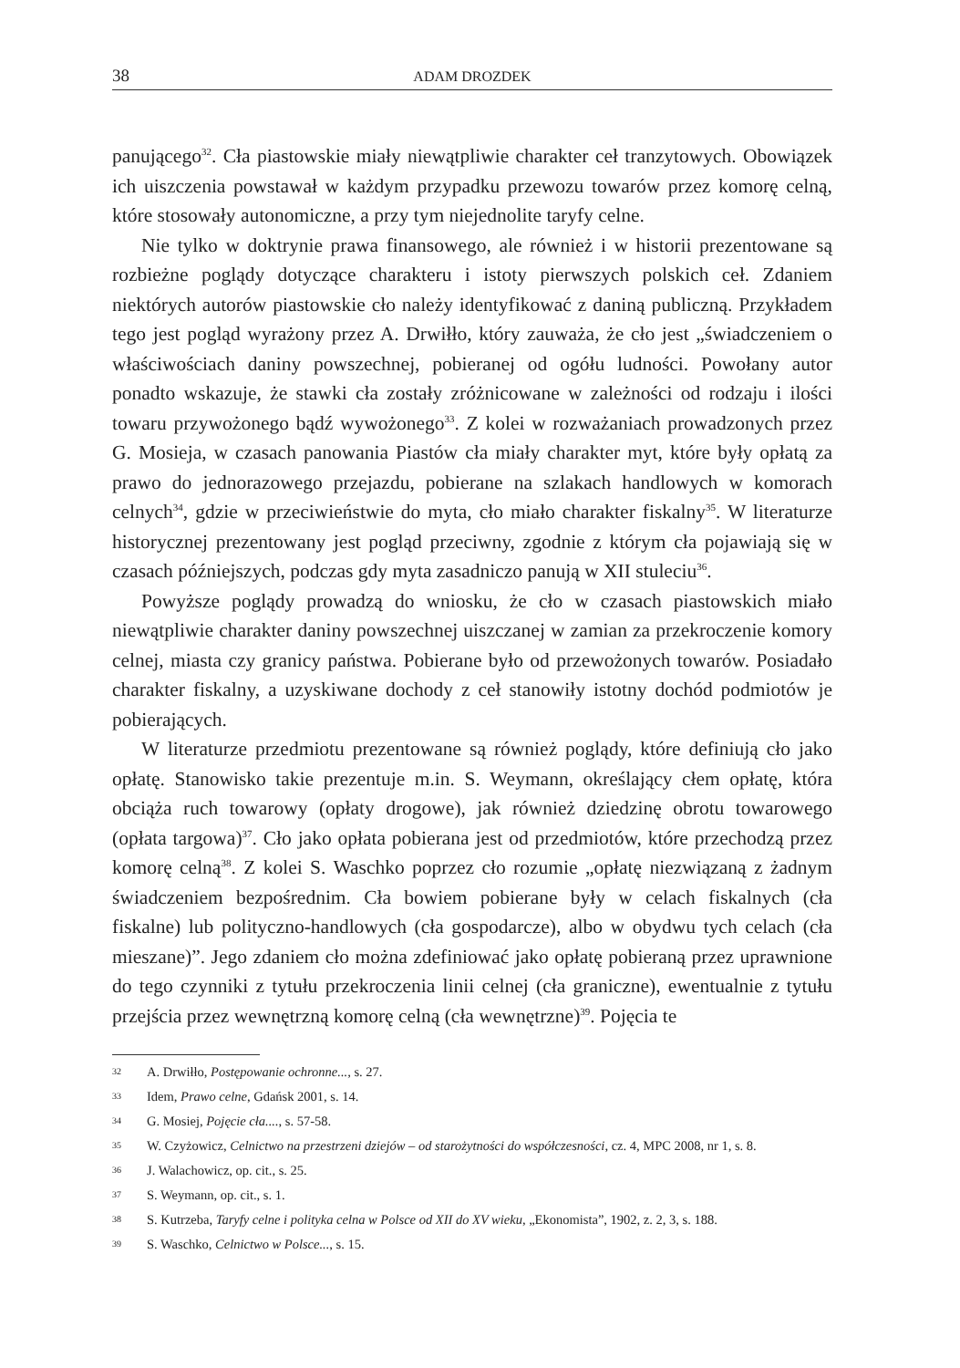38 ADAM DROZDEK
panującego<sup>32</sup>. Cła piastowskie miały niewątpliwie charakter ceł tranzytowych. Obowiązek ich uiszczenia powstawał w każdym przypadku przewozu towarów przez komorę celną, które stosowały autonomiczne, a przy tym niejednolite taryfy celne.
Nie tylko w doktrynie prawa finansowego, ale również i w historii prezentowane są rozbieżne poglądy dotyczące charakteru i istoty pierwszych polskich ceł. Zdaniem niektórych autorów piastowskie cło należy identyfikować z daniną publiczną. Przykładem tego jest pogląd wyrażony przez A. Drwiłło, który zauważa, że cło jest „świadczeniem o właściwościach daniny powszechnej, pobieranej od ogółu ludności. Powołany autor ponadto wskazuje, że stawki cła zostały zróżnicowane w zależności od rodzaju i ilości towaru przywożonego bądź wywożonego<sup>33</sup>. Z kolei w rozważaniach prowadzonych przez G. Mosieja, w czasach panowania Piastów cła miały charakter myt, które były opłatą za prawo do jednorazowego przejazdu, pobierane na szlakach handlowych w komorach celnych<sup>34</sup>, gdzie w przeciwieństwie do myta, cło miało charakter fiskalny<sup>35</sup>. W literaturze historycznej prezentowany jest pogląd przeciwny, zgodnie z którym cła pojawiają się w czasach późniejszych, podczas gdy myta zasadniczo panują w XII stuleciu<sup>36</sup>.
Powyższe poglądy prowadzą do wniosku, że cło w czasach piastowskich miało niewątpliwie charakter daniny powszechnej uiszczanej w zamian za przekroczenie komory celnej, miasta czy granicy państwa. Pobierane było od przewożonych towarów. Posiadało charakter fiskalny, a uzyskiwane dochody z ceł stanowiły istotny dochód podmiotów je pobierających.
W literaturze przedmiotu prezentowane są również poglądy, które definiują cło jako opłatę. Stanowisko takie prezentuje m.in. S. Weymann, określający cłem opłatę, która obciąża ruch towarowy (opłaty drogowe), jak również dziedzinę obrotu towarowego (opłata targowa)<sup>37</sup>. Cło jako opłata pobierana jest od przedmiotów, które przechodzą przez komorę celną<sup>38</sup>. Z kolei S. Waschko poprzez cło rozumie „opłatę niezwiązaną z żadnym świadczeniem bezpośrednim. Cła bowiem pobierane były w celach fiskalnych (cła fiskalne) lub polityczno-handlowych (cła gospodarcze), albo w obydwu tych celach (cła mieszane)”. Jego zdaniem cło można zdefiniować jako opłatę pobieraną przez uprawnione do tego czynniki z tytułu przekroczenia linii celnej (cła graniczne), ewentualnie z tytułu przejścia przez wewnętrzną komorę celną (cła wewnętrzne)<sup>39</sup>. Pojęcia te
32 A. Drwiłło, Postępowanie ochronne..., s. 27.
33 Idem, Prawo celne, Gdańsk 2001, s. 14.
34 G. Mosiej, Pojęcie cła...., s. 57-58.
35 W. Czyżowicz, Celnictwo na przestrzeni dziejów – od starożytności do współczesności, cz. 4, MPC 2008, nr 1, s. 8.
36 J. Walachowicz, op. cit., s. 25.
37 S. Weymann, op. cit., s. 1.
38 S. Kutrzeba, Taryfy celne i polityka celna w Polsce od XII do XV wieku, „Ekonomista”, 1902, z. 2, 3, s. 188.
39 S. Waschko, Celnictwo w Polsce..., s. 15.